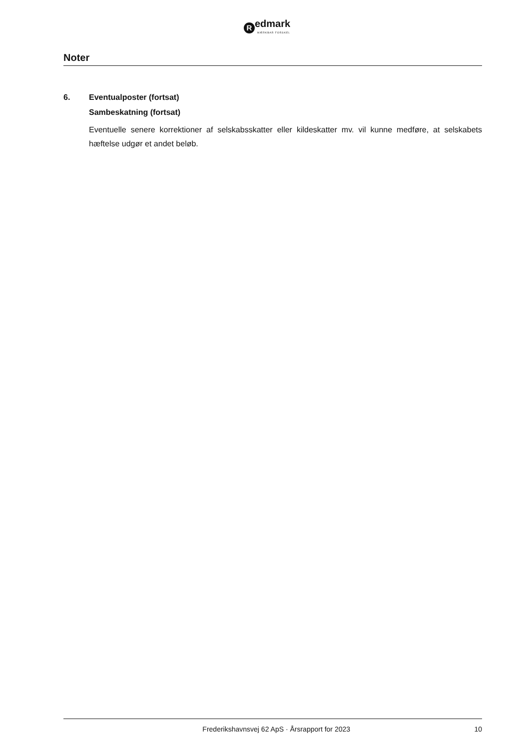R
edmark
MÆRKBAR FORSKEL
Noter
6. Eventualposter (fortsat)
Sambeskatning (fortsat)
Eventuelle senere korrektioner af selskabsskatter eller kildeskatter mv. vil kunne medføre, at selskabets hæftelse udgør et andet beløb.
Frederikshavnsvej 62 ApS · Årsrapport for 2023 10